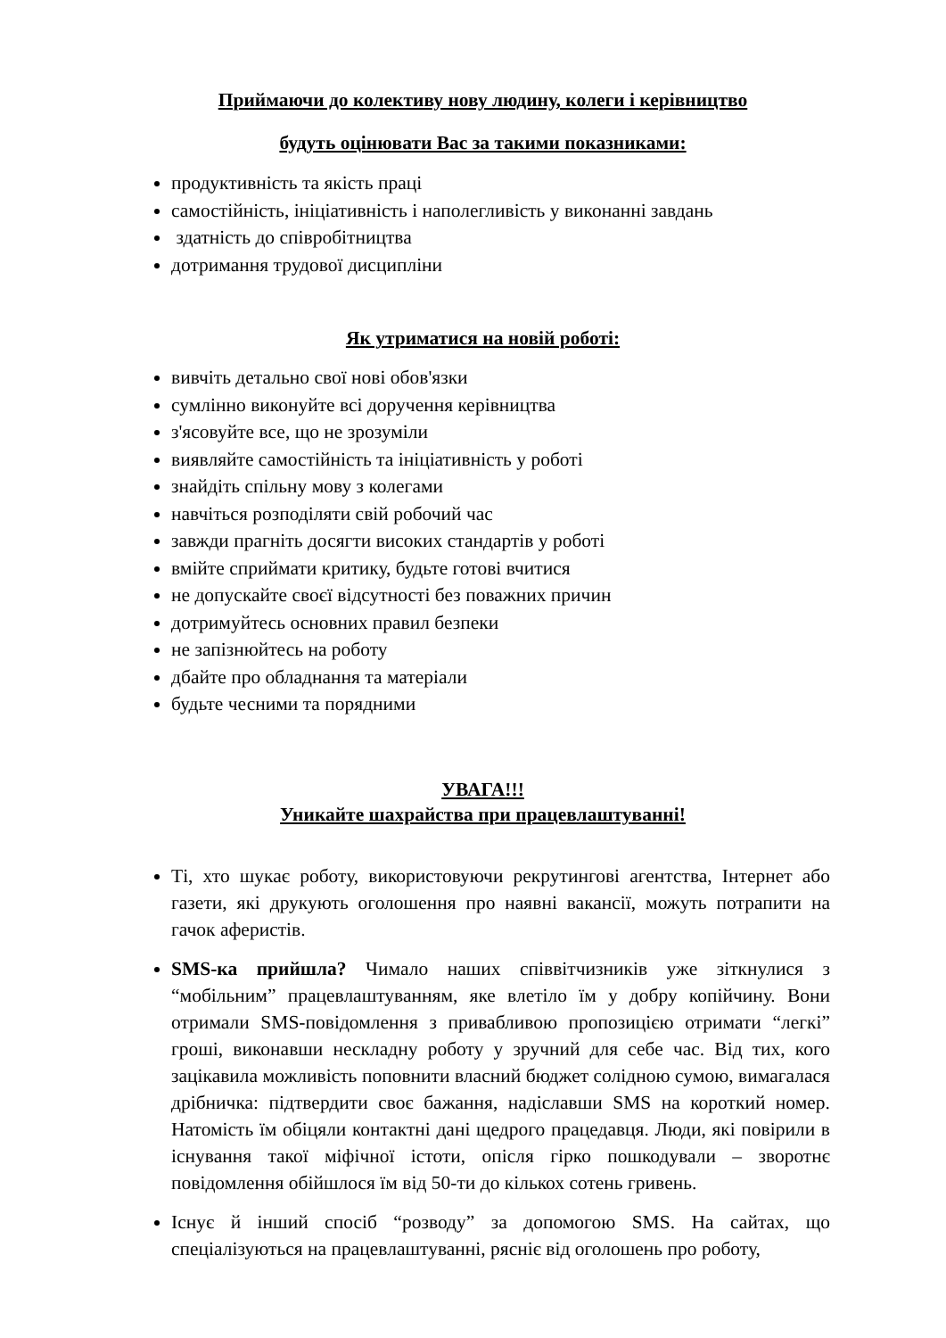Приймаючи до колективу нову людину, колеги і керівництво
будуть оцінювати Вас за такими показниками:
продуктивність та якість праці
самостійність, ініціативність і наполегливість у виконанні завдань
здатність до співробітництва
дотримання трудової дисципліни
Як утриматися на новій роботі:
вивчіть детально свої нові обов'язки
сумлінно виконуйте всі доручення керівництва
з'ясовуйте все, що не зрозуміли
виявляйте самостійність та ініціативність у роботі
знайдіть спільну мову з колегами
навчіться розподіляти свій робочий час
завжди прагніть досягти високих стандартів у роботі
вмійте сприймати критику, будьте готові вчитися
не допускайте своєї відсутності без поважних причин
дотримуйтесь основних правил безпеки
не запізнюйтесь на роботу
дбайте про обладнання та матеріали
будьте чесними та порядними
УВАГА!!!
Уникайте шахрайства при працевлаштуванні!
Ті, хто шукає роботу, використовуючи рекрутингові агентства, Інтернет або газети, які друкують оголошення про наявні вакансії, можуть потрапити на гачок аферистів.
SMS-ка прийшла? Чимало наших співвітчизників уже зіткнулися з “мобільним” працевлаштуванням, яке влетіло їм у добру копійчину. Вони отримали SMS-повідомлення з привабливою пропозицією отримати “легкі” гроші, виконавши нескладну роботу у зручний для себе час. Від тих, кого зацікавила можливість поповнити власний бюджет солідною сумою, вимагалася дрібничка: підтвердити своє бажання, надіславши SMS на короткий номер. Натомість їм обіцяли контактні дані щедрого працедавця. Люди, які повірили в існування такої міфічної істоти, опісля гірко пошкодували – зворотнє повідомлення обійшлося їм від 50-ти до кількох сотень гривень.
Існує й інший спосіб “розводу” за допомогою SMS. На сайтах, що спеціалізуються на працевлаштуванні, рясніє від оголошень про роботу,